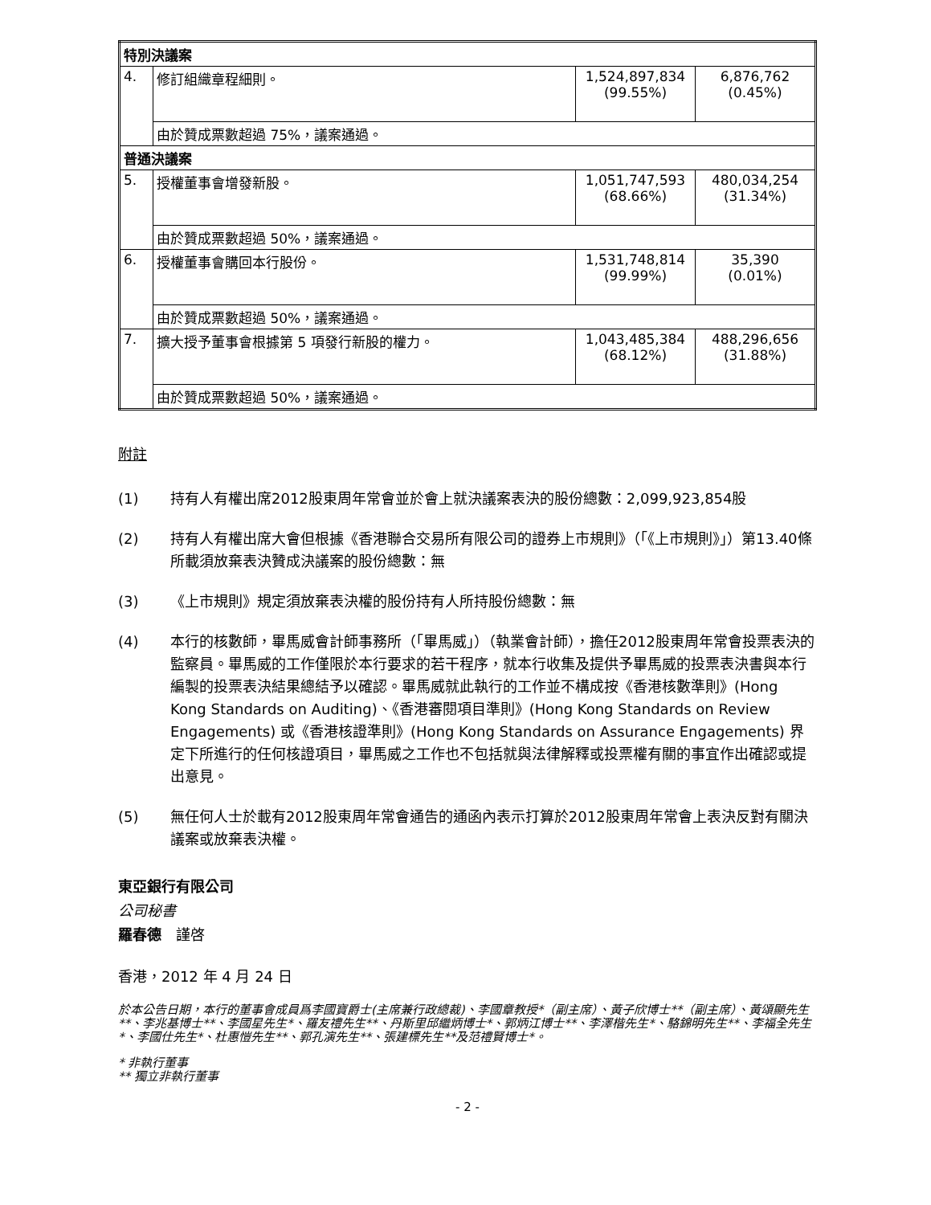| 特別決議案 | | | |
| 4. | 修訂組織章程細則。 | 1,524,897,834 (99.55%) | 6,876,762 (0.45%) |
| | 由於贊成票數超過 75%，議案通過。 | | |
| 普通決議案 | | | |
| 5. | 授權董事會增發新股。 | 1,051,747,593 (68.66%) | 480,034,254 (31.34%) |
| | 由於贊成票數超過 50%，議案通過。 | | |
| 6. | 授權董事會購回本行股份。 | 1,531,748,814 (99.99%) | 35,390 (0.01%) |
| | 由於贊成票數超過 50%，議案通過。 | | |
| 7. | 擴大授予董事會根據第 5 項發行新股的權力。 | 1,043,485,384 (68.12%) | 488,296,656 (31.88%) |
| | 由於贊成票數超過 50%，議案通過。 | | |
附註
(1) 持有人有權出席2012股東周年常會並於會上就決議案表決的股份總數：2,099,923,854股
(2) 持有人有權出席大會但根據《香港聯合交易所有限公司的證券上市規則》（「《上市規則》」）第13.40條所載須放棄表決贊成決議案的股份總數：無
(3) 《上市規則》規定須放棄表決權的股份持有人所持股份總數：無
(4) 本行的核數師，畢馬威會計師事務所（「畢馬威」）（執業會計師），擔任2012股東周年常會投票表決的監察員。畢馬威的工作僅限於本行要求的若干程序，就本行收集及提供予畢馬威的投票表決書與本行編製的投票表決結果總結予以確認。畢馬威就此執行的工作並不構成按《香港核數準則》(Hong Kong Standards on Auditing)、《香港審閱項目準則》(Hong Kong Standards on Review Engagements) 或《香港核證準則》(Hong Kong Standards on Assurance Engagements) 界定下所進行的任何核證項目，畢馬威之工作也不包括就與法律解釋或投票權有關的事宜作出確認或提出意見。
(5) 無任何人士於載有2012股東周年常會通告的通函內表示打算於2012股東周年常會上表決反對有關決議案或放棄表決權。
東亞銀行有限公司
公司秘書
羅春德　謹啓
香港，2012 年 4 月 24 日
於本公告日期，本行的董事會成員爲李國寶爵士(主席兼行政總裁)、李國章教授*（副主席）、黃子欣博士**（副主席）、黃頌顯先生**、李兆基博士**、李國星先生*、羅友禮先生**、丹斯里邱繼炳博士*、郭炳江博士**、李澤楷先生*、駱錦明先生**、李福全先生*、李國仕先生*、杜惠愷先生**、郭孔演先生**、張建標先生**及范禮賢博士*。
* 非執行董事
** 獨立非執行董事
- 2 -